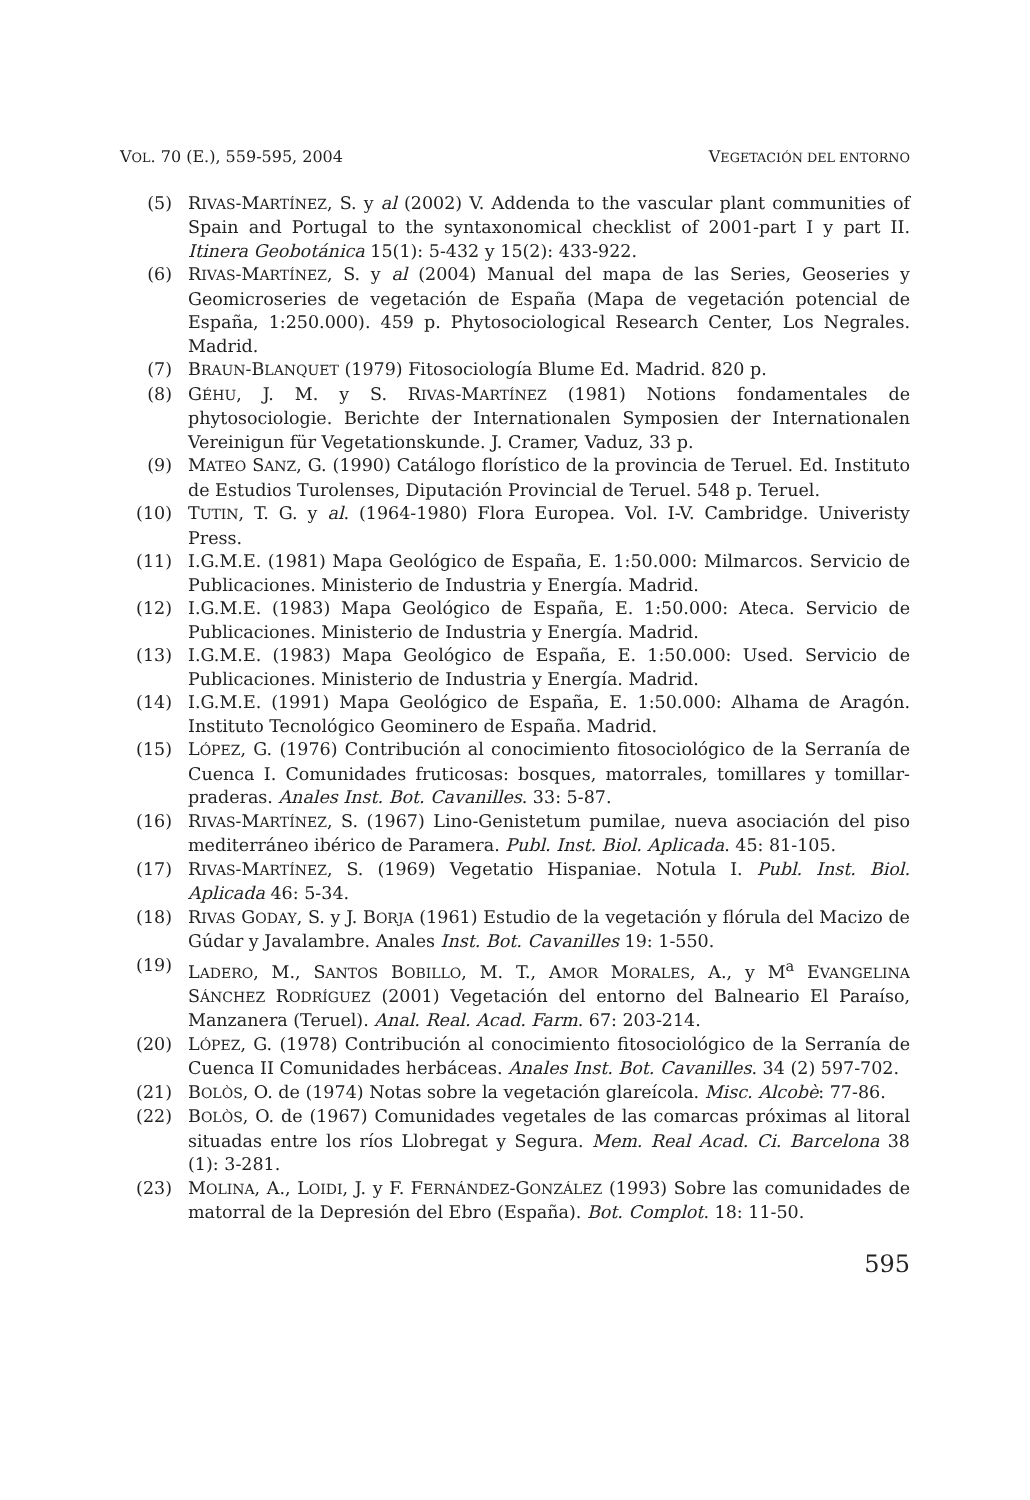VOL. 70 (E.), 559-595, 2004 VEGETACIÓN DEL ENTORNO
(5) RIVAS-MARTÍNEZ, S. y al (2002) V. Addenda to the vascular plant communities of Spain and Portugal to the syntaxonomical checklist of 2001-part I y part II. Itinera Geobotánica 15(1): 5-432 y 15(2): 433-922.
(6) RIVAS-MARTÍNEZ, S. y al (2004) Manual del mapa de las Series, Geoseries y Geomicroseries de vegetación de España (Mapa de vegetación potencial de España, 1:250.000). 459 p. Phytosociological Research Center, Los Negrales. Madrid.
(7) BRAUN-BLANQUET (1979) Fitosociología Blume Ed. Madrid. 820 p.
(8) GÉHU, J. M. y S. RIVAS-MARTÍNEZ (1981) Notions fondamentales de phytosociologie. Berichte der Internationalen Symposien der Internationalen Vereinigun für Vegetationskunde. J. Cramer, Vaduz, 33 p.
(9) MATEO SANZ, G. (1990) Catálogo florístico de la provincia de Teruel. Ed. Instituto de Estudios Turolenses, Diputación Provincial de Teruel. 548 p. Teruel.
(10) TUTIN, T. G. y al. (1964-1980) Flora Europea. Vol. I-V. Cambridge. Univeristy Press.
(11) I.G.M.E. (1981) Mapa Geológico de España, E. 1:50.000: Milmarcos. Servicio de Publicaciones. Ministerio de Industria y Energía. Madrid.
(12) I.G.M.E. (1983) Mapa Geológico de España, E. 1:50.000: Ateca. Servicio de Publicaciones. Ministerio de Industria y Energía. Madrid.
(13) I.G.M.E. (1983) Mapa Geológico de España, E. 1:50.000: Used. Servicio de Publicaciones. Ministerio de Industria y Energía. Madrid.
(14) I.G.M.E. (1991) Mapa Geológico de España, E. 1:50.000: Alhama de Aragón. Instituto Tecnológico Geominero de España. Madrid.
(15) LÓPEZ, G. (1976) Contribución al conocimiento fitosociológico de la Serranía de Cuenca I. Comunidades fruticosas: bosques, matorrales, tomillares y tomillar-praderas. Anales Inst. Bot. Cavanilles. 33: 5-87.
(16) RIVAS-MARTÍNEZ, S. (1967) Lino-Genistetum pumilae, nueva asociación del piso mediterráneo ibérico de Paramera. Publ. Inst. Biol. Aplicada. 45: 81-105.
(17) RIVAS-MARTÍNEZ, S. (1969) Vegetatio Hispaniae. Notula I. Publ. Inst. Biol. Aplicada 46: 5-34.
(18) RIVAS GODAY, S. y J. BORJA (1961) Estudio de la vegetación y flórula del Macizo de Gúdar y Javalambre. Anales Inst. Bot. Cavanilles 19: 1-550.
(19) LADERO, M., SANTOS BOBILLO, M. T., AMOR MORALES, A., y M<sup>a</sup> EVANGELINA SÁNCHEZ RODRÍGUEZ (2001) Vegetación del entorno del Balneario El Paraíso, Manzanera (Teruel). Anal. Real. Acad. Farm. 67: 203-214.
(20) LÓPEZ, G. (1978) Contribución al conocimiento fitosociológico de la Serranía de Cuenca II Comunidades herbáceas. Anales Inst. Bot. Cavanilles. 34 (2) 597-702.
(21) BOLÒS, O. de (1974) Notas sobre la vegetación glareícola. Misc. Alcobè: 77-86.
(22) BOLÒS, O. de (1967) Comunidades vegetales de las comarcas próximas al litoral situadas entre los ríos Llobregat y Segura. Mem. Real Acad. Ci. Barcelona 38 (1): 3-281.
(23) MOLINA, A., LOIDI, J. y F. FERNÁNDEZ-GONZÁLEZ (1993) Sobre las comunidades de matorral de la Depresión del Ebro (España). Bot. Complot. 18: 11-50.
595